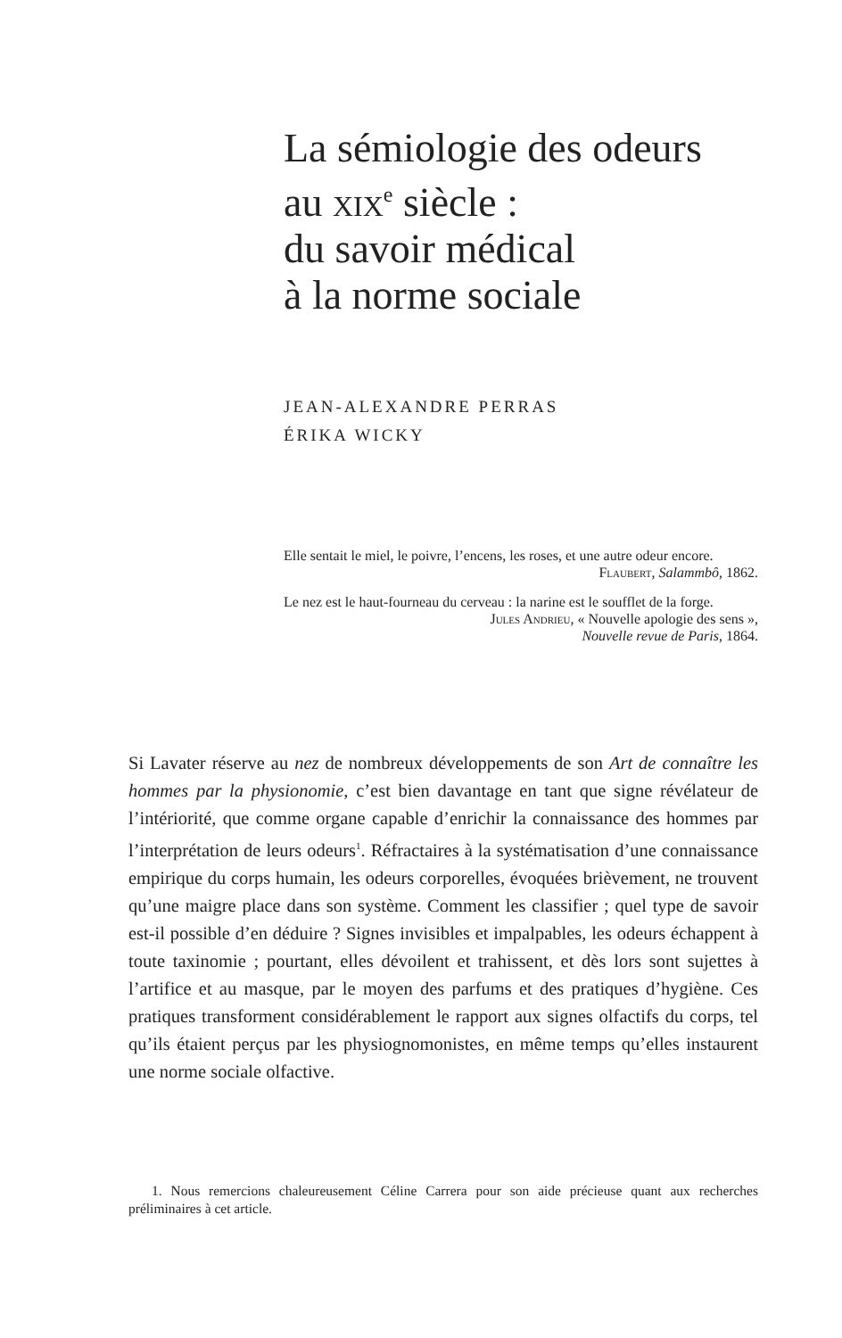La sémiologie des odeurs
au xix<sup>e</sup> siècle :
du savoir médical
à la norme sociale
JEAN-ALEXANDRE PERRAS
ÉRIKA WICKY
Elle sentait le miel, le poivre, l’encens, les roses, et une autre odeur encore.
Flaubert, Salammbô, 1862.
Le nez est le haut-fourneau du cerveau : la narine est le soufflet de la forge.
Jules Andrieu, « Nouvelle apologie des sens »,
Nouvelle revue de Paris, 1864.
Si Lavater réserve au nez de nombreux développements de son Art de connaître les hommes par la physionomie, c’est bien davantage en tant que signe révélateur de l’intériorité, que comme organe capable d’enrichir la connaissance des hommes par l’interprétation de leurs odeurs<sup>1</sup>. Réfractaires à la systématisation d’une connaissance empirique du corps humain, les odeurs corporelles, évoquées brièvement, ne trouvent qu’une maigre place dans son système. Comment les classifier ; quel type de savoir est-il possible d’en déduire ? Signes invisibles et impalpables, les odeurs échappent à toute taxinomie ; pourtant, elles dévoilent et trahissent, et dès lors sont sujettes à l’artifice et au masque, par le moyen des parfums et des pratiques d’hygiène. Ces pratiques transforment considérablement le rapport aux signes olfactifs du corps, tel qu’ils étaient perçus par les physiognomonistes, en même temps qu’elles instaurent une norme sociale olfactive.
1. Nous remercions chaleureusement Céline Carrera pour son aide précieuse quant aux recherches préliminaires à cet article.